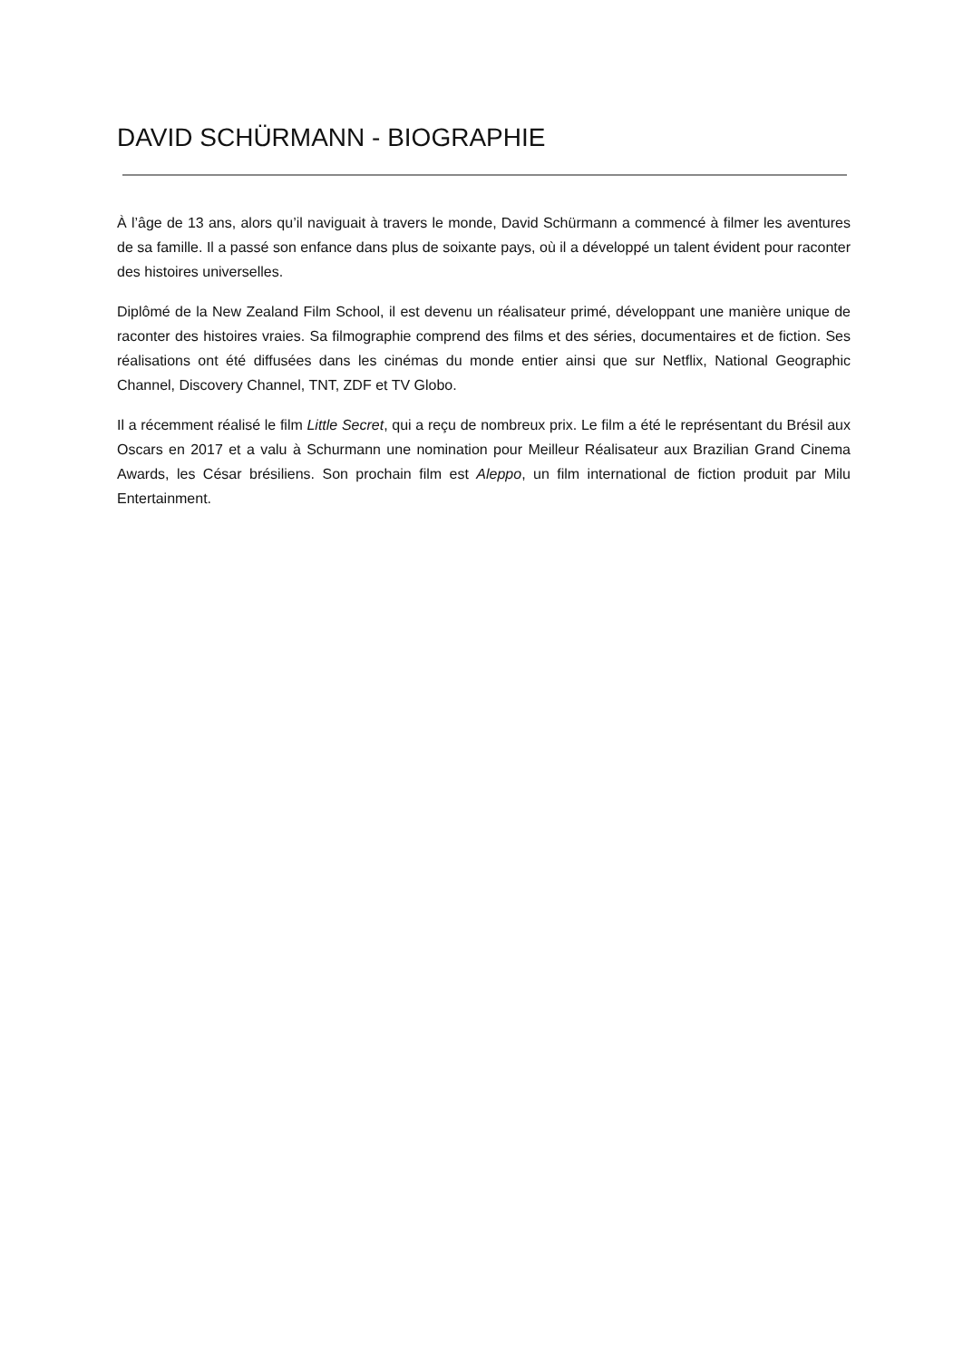DAVID SCHÜRMANN - BIOGRAPHIE
À l’âge de 13 ans, alors qu’il naviguait à travers le monde, David Schürmann a commencé à filmer les aventures de sa famille. Il a passé son enfance dans plus de soixante pays, où il a développé un talent évident pour raconter des histoires universelles.
Diplômé de la New Zealand Film School, il est devenu un réalisateur primé, développant une manière unique de raconter des histoires vraies. Sa filmographie comprend des films et des séries, documentaires et de fiction. Ses réalisations ont été diffusées dans les cinémas du monde entier ainsi que sur Netflix, National Geographic Channel, Discovery Channel, TNT, ZDF et TV Globo.
Il a récemment réalisé le film Little Secret, qui a reçu de nombreux prix. Le film a été le représentant du Brésil aux Oscars en 2017 et a valu à Schurmann une nomination pour Meilleur Réalisateur aux Brazilian Grand Cinema Awards, les César brésiliens. Son prochain film est Aleppo, un film international de fiction produit par Milu Entertainment.